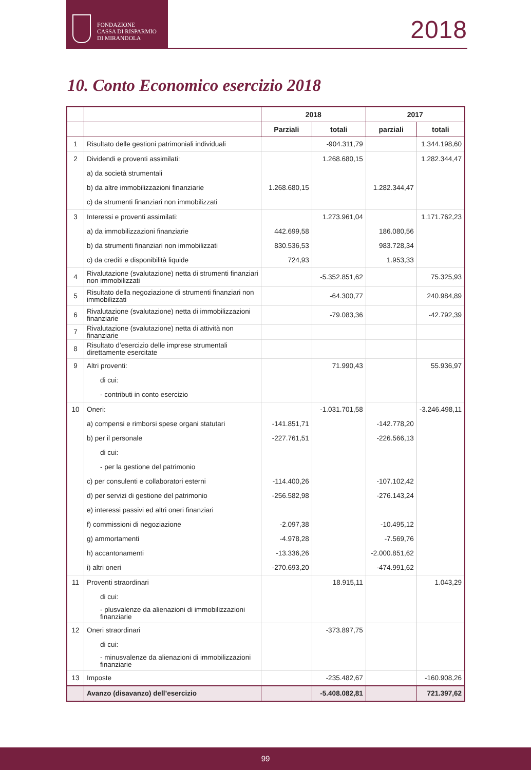FONDAZIONE
CASSA DI RISPARMIO
DI MIRANDOLA
2018
10. Conto Economico esercizio 2018
| | | 2018 | | 2017 | |
| --- | --- | --- | --- | --- | --- |
| | | Parziali | totali | parziali | totali |
| 1 | Risultato delle gestioni patrimoniali individuali | | -904.311,79 | | 1.344.198,60 |
| 2 | Dividendi e proventi assimilati: | | 1.268.680,15 | | 1.282.344,47 |
| | a) da società strumentali | | | | |
| | b) da altre immobilizzazioni finanziarie | 1.268.680,15 | | 1.282.344,47 | |
| | c) da strumenti finanziari non immobilizzati | | | | |
| 3 | Interessi e proventi assimilati: | | 1.273.961,04 | | 1.171.762,23 |
| | a) da immobilizzazioni finanziarie | 442.699,58 | | 186.080,56 | |
| | b) da strumenti finanziari non immobilizzati | 830.536,53 | | 983.728,34 | |
| | c) da crediti e disponibilità liquide | 724,93 | | 1.953,33 | |
| 4 | Rivalutazione (svalutazione) netta di strumenti finanziari non immobilizzati | | -5.352.851,62 | | 75.325,93 |
| 5 | Risultato della negoziazione di strumenti finanziari non immobilizzati | | -64.300,77 | | 240.984,89 |
| 6 | Rivalutazione (svalutazione) netta di immobilizzazioni finanziarie | | -79.083,36 | | -42.792,39 |
| 7 | Rivalutazione (svalutazione) netta di attività non finanziarie | | | | |
| 8 | Risultato d’esercizio delle imprese strumentali direttamente esercitate | | | | |
| 9 | Altri proventi: | | 71.990,43 | | 55.936,97 |
| | di cui: | | | | |
| | - contributi in conto esercizio | | | | |
| 10 | Oneri: | | -1.031.701,58 | | -3.246.498,11 |
| | a) compensi e rimborsi spese organi statutari | -141.851,71 | | -142.778,20 | |
| | b) per il personale | -227.761,51 | | -226.566,13 | |
| | di cui: | | | | |
| | - per la gestione del patrimonio | | | | |
| | c) per consulenti e collaboratori esterni | -114.400,26 | | -107.102,42 | |
| | d) per servizi di gestione del patrimonio | -256.582,98 | | -276.143,24 | |
| | e) interessi passivi ed altri oneri finanziari | | | | |
| | f) commissioni di negoziazione | -2.097,38 | | -10.495,12 | |
| | g) ammortamenti | -4.978,28 | | -7.569,76 | |
| | h) accantonamenti | -13.336,26 | | -2.000.851,62 | |
| | i) altri oneri | -270.693,20 | | -474.991,62 | |
| 11 | Proventi straordinari | | 18.915,11 | | 1.043,29 |
| | di cui: | | | | |
| | - plusvalenze da alienazioni di immobilizzazioni finanziarie | | | | |
| 12 | Oneri straordinari | | -373.897,75 | | |
| | di cui: | | | | |
| | - minusvalenze da alienazioni di immobilizzazioni finanziarie | | | | |
| 13 | Imposte | | -235.482,67 | | -160.908,26 |
| | Avanzo (disavanzo) dell’esercizio | | -5.408.082,81 | | 721.397,62 |
99